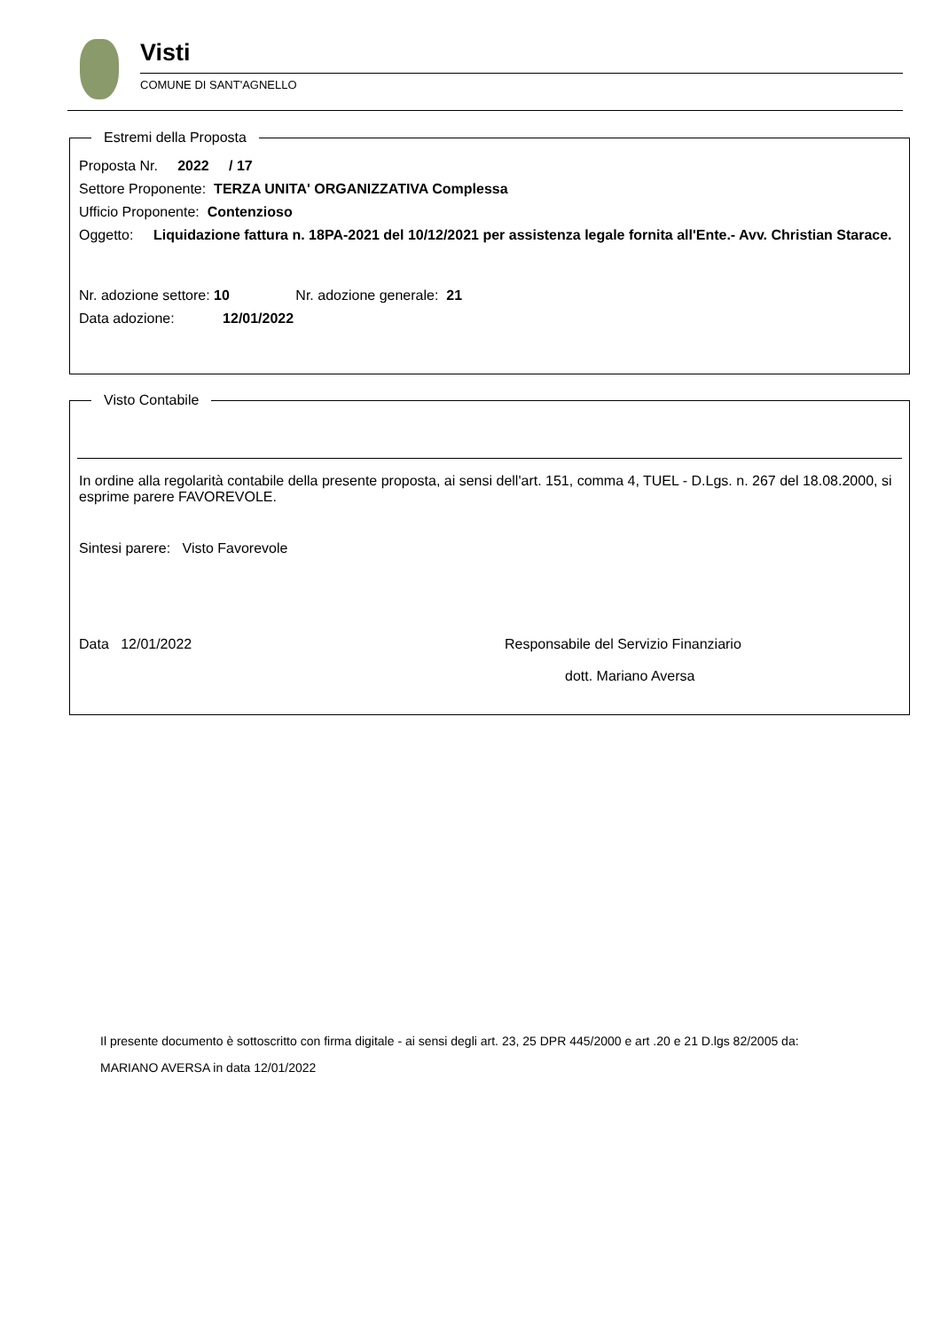Visti
COMUNE DI SANT'AGNELLO
Estremi della Proposta
Proposta Nr. 2022 / 17
Settore Proponente: TERZA UNITA' ORGANIZZATIVA Complessa
Ufficio Proponente: Contenzioso
Oggetto: Liquidazione fattura n. 18PA-2021 del 10/12/2021 per assistenza legale fornita all'Ente.- Avv. Christian Starace.
Nr. adozione settore: 10 Nr. adozione generale: 21
Data adozione: 12/01/2022
Visto Contabile
In ordine alla regolarità contabile della presente proposta, ai sensi dell'art. 151, comma 4, TUEL - D.Lgs. n. 267 del 18.08.2000, si esprime parere FAVOREVOLE.
Sintesi parere: Visto Favorevole
Data 12/01/2022 Responsabile del Servizio Finanziario
dott. Mariano Aversa
Il presente documento è sottoscritto con firma digitale - ai sensi degli art. 23, 25 DPR 445/2000 e art .20 e 21 D.lgs 82/2005 da:
MARIANO AVERSA in data 12/01/2022